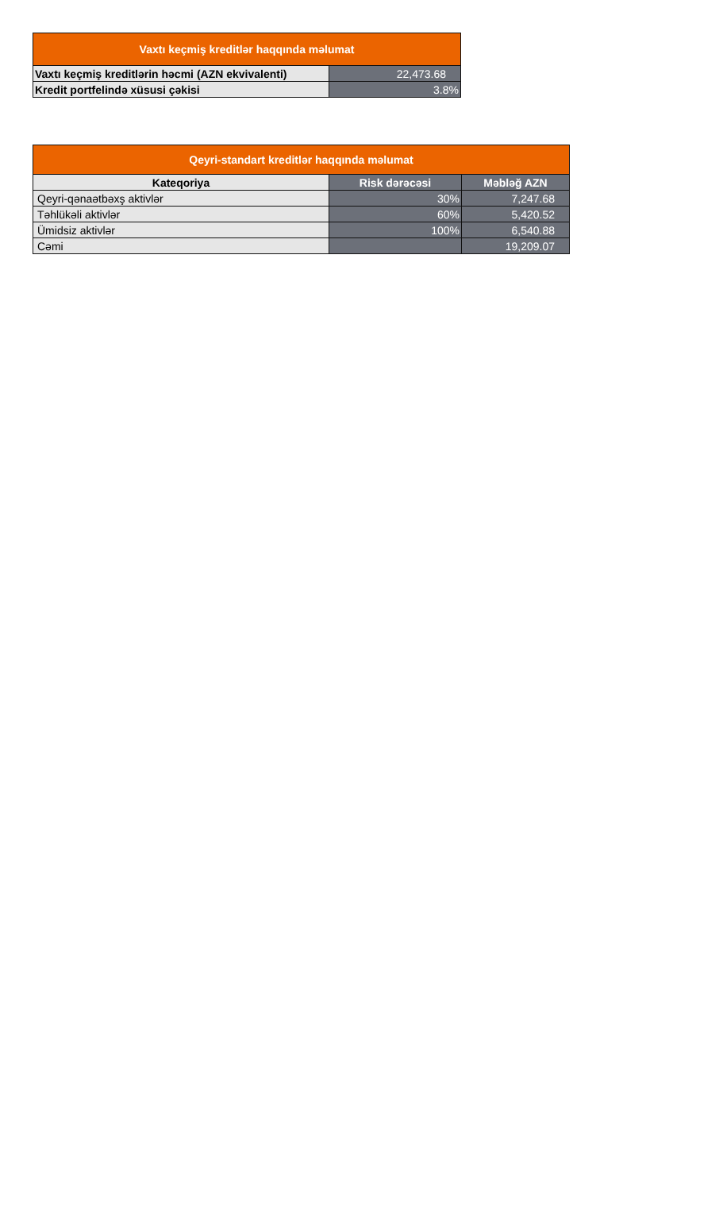| Vaxtı keçmiş kreditlər haqqında məlumat | |
| --- | --- |
| Vaxtı keçmiş kreditlərin həcmi (AZN ekvivalenti) | 22,473.68 |
| Kredit portfelində xüsusi çəkisi | 3.8% |
| Qeyri-standart kreditlər haqqında məlumat | | |
| --- | --- | --- |
| Kateqoriya | Risk dərəcəsi | Məbləğ AZN |
| Qeyri-qənaətbəxş aktivlər | 30% | 7,247.68 |
| Təhlükəli aktivlər | 60% | 5,420.52 |
| Ümidsiz aktivlər | 100% | 6,540.88 |
| Cəmi | | 19,209.07 |